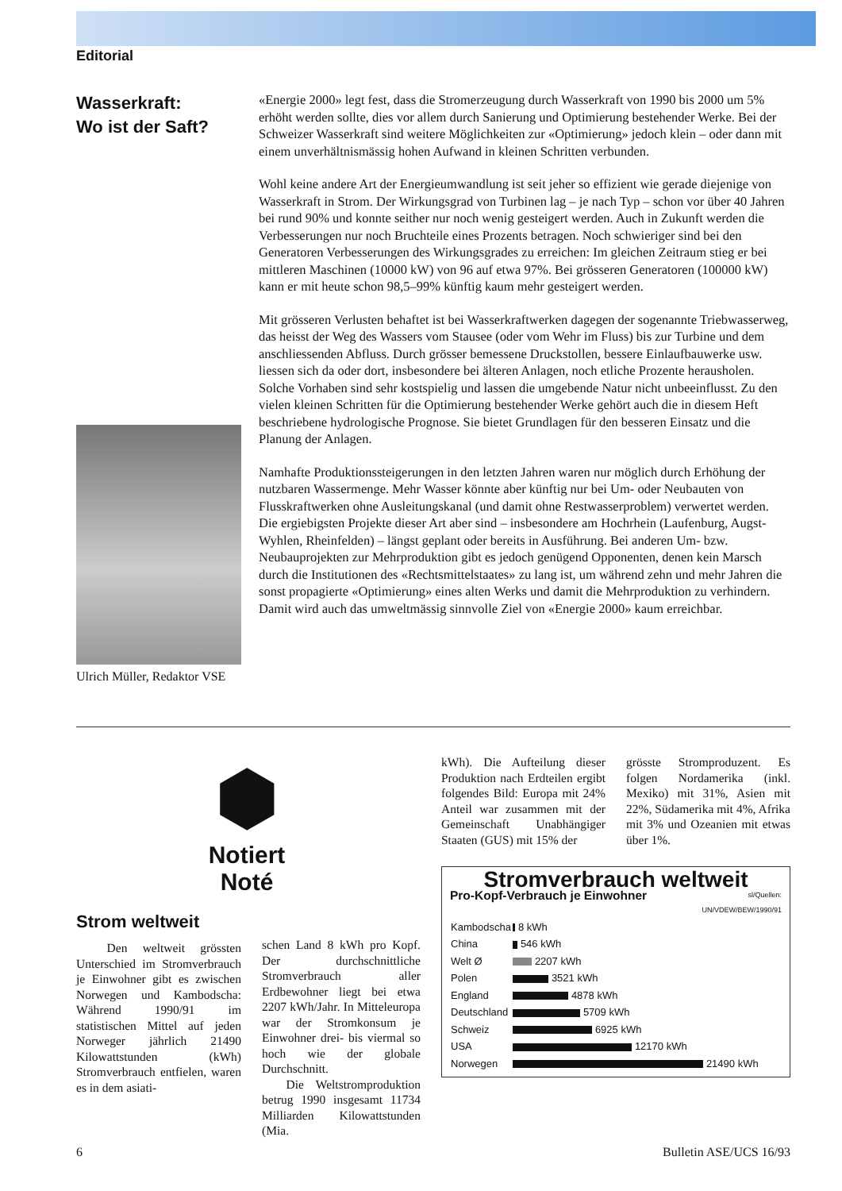Editorial
Wasserkraft:
Wo ist der Saft?
Ulrich Müller, Redaktor VSE
«Energie 2000» legt fest, dass die Stromerzeugung durch Wasserkraft von 1990 bis 2000 um 5% erhöht werden sollte, dies vor allem durch Sanierung und Optimierung bestehender Werke. Bei der Schweizer Wasserkraft sind weitere Möglichkeiten zur «Optimierung» jedoch klein – oder dann mit einem unverhältnismässig hohen Aufwand in kleinen Schritten verbunden.
Wohl keine andere Art der Energieumwandlung ist seit jeher so effizient wie gerade diejenige von Wasserkraft in Strom. Der Wirkungsgrad von Turbinen lag – je nach Typ – schon vor über 40 Jahren bei rund 90% und konnte seither nur noch wenig gesteigert werden. Auch in Zukunft werden die Verbesserungen nur noch Bruchteile eines Prozents betragen. Noch schwieriger sind bei den Generatoren Verbesserungen des Wirkungsgrades zu erreichen: Im gleichen Zeitraum stieg er bei mittleren Maschinen (10000 kW) von 96 auf etwa 97%. Bei grösseren Generatoren (100000 kW) kann er mit heute schon 98,5–99% künftig kaum mehr gesteigert werden.
Mit grösseren Verlusten behaftet ist bei Wasserkraftwerken dagegen der sogenannte Triebwasserweg, das heisst der Weg des Wassers vom Stausee (oder vom Wehr im Fluss) bis zur Turbine und dem anschliessenden Abfluss. Durch grösser bemessene Druckstollen, bessere Einlaufbauwerke usw. liessen sich da oder dort, insbesondere bei älteren Anlagen, noch etliche Prozente herausholen. Solche Vorhaben sind sehr kostspielig und lassen die umgebende Natur nicht unbeeinflusst. Zu den vielen kleinen Schritten für die Optimierung bestehender Werke gehört auch die in diesem Heft beschriebene hydrologische Prognose. Sie bietet Grundlagen für den besseren Einsatz und die Planung der Anlagen.
Namhafte Produktionssteigerungen in den letzten Jahren waren nur möglich durch Erhöhung der nutzbaren Wassermenge. Mehr Wasser könnte aber künftig nur bei Um- oder Neubauten von Flusskraftwerken ohne Ausleitungskanal (und damit ohne Restwasserproblem) verwertet werden. Die ergiebigsten Projekte dieser Art aber sind – insbesondere am Hochrhein (Laufenburg, Augst-Wyhlen, Rheinfelden) – längst geplant oder bereits in Ausführung. Bei anderen Um- bzw. Neubauprojekten zur Mehrproduktion gibt es jedoch genügend Opponenten, denen kein Marsch durch die Institutionen des «Rechtsmittelstaates» zu lang ist, um während zehn und mehr Jahren die sonst propagierte «Optimierung» eines alten Werks und damit die Mehrproduktion zu verhindern. Damit wird auch das umweltmässig sinnvolle Ziel von «Energie 2000» kaum erreichbar.
⬢
Notiert
Noté
Strom weltweit
Den weltweit grössten Unterschied im Stromverbrauch je Einwohner gibt es zwischen Norwegen und Kambodscha: Während 1990/91 im statistischen Mittel auf jeden Norweger jährlich 21490 Kilowattstunden (kWh) Stromverbrauch entfielen, waren es in dem asiati-
schen Land 8 kWh pro Kopf. Der durchschnittliche Stromverbrauch aller Erdbewohner liegt bei etwa 2207 kWh/Jahr. In Mitteleuropa war der Stromkonsum je Einwohner drei- bis viermal so hoch wie der globale Durchschnitt.
Die Weltstromproduktion betrug 1990 insgesamt 11734 Milliarden Kilowattstunden (Mia.
kWh). Die Aufteilung dieser Produktion nach Erdteilen ergibt folgendes Bild: Europa mit 24% Anteil war zusammen mit der Gemeinschaft Unabhängiger Staaten (GUS) mit 15% der
grösste Stromproduzent. Es folgen Nordamerika (inkl. Mexiko) mit 31%, Asien mit 22%, Südamerika mit 4%, Afrika mit 3% und Ozeanien mit etwas über 1%.
Stromverbrauch weltweit
Pro-Kopf-Verbrauch je Einwohner sl/Quellen:
UN/VDEW/BEW/1990/91
| Kambodscha | 8 kWh |
| China | 546 kWh |
| Welt Ø | 2207 kWh |
| Polen | 3521 kWh |
| England | 4878 kWh |
| Deutschland | 5709 kWh |
| Schweiz | 6925 kWh |
| USA | 12170 kWh |
| Norwegen | 21490 kWh |
6 Bulletin ASE/UCS 16/93